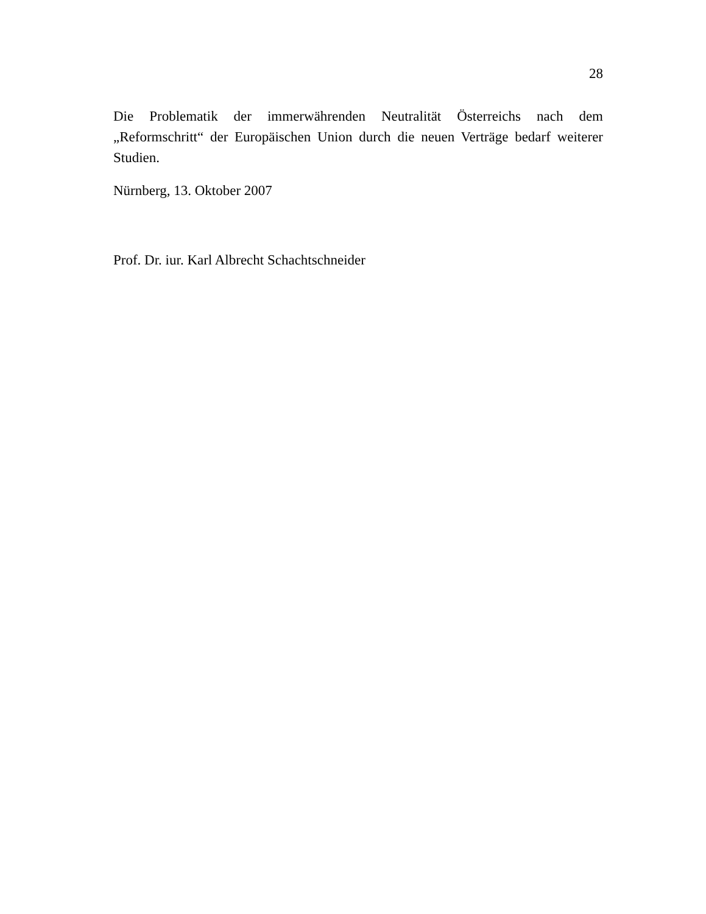28
Die Problematik der immerwährenden Neutralität Österreichs nach dem „Reformschritt“ der Europäischen Union durch die neuen Verträge bedarf weiterer Studien.
Nürnberg, 13. Oktober 2007
Prof. Dr. iur. Karl Albrecht Schachtschneider